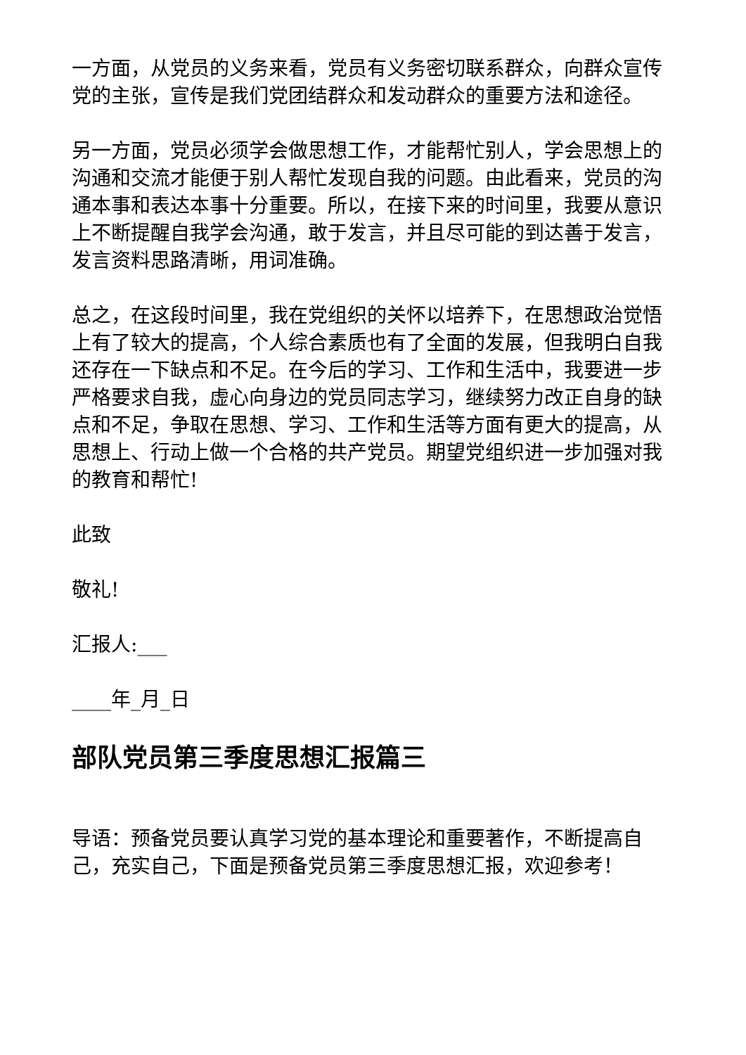一方面，从党员的义务来看，党员有义务密切联系群众，向群众宣传党的主张，宣传是我们党团结群众和发动群众的重要方法和途径。
另一方面，党员必须学会做思想工作，才能帮忙别人，学会思想上的沟通和交流才能便于别人帮忙发现自我的问题。由此看来，党员的沟通本事和表达本事十分重要。所以，在接下来的时间里，我要从意识上不断提醒自我学会沟通，敢于发言，并且尽可能的到达善于发言，发言资料思路清晰，用词准确。
总之，在这段时间里，我在党组织的关怀以培养下，在思想政治觉悟上有了较大的提高，个人综合素质也有了全面的发展，但我明白自我还存在一下缺点和不足。在今后的学习、工作和生活中，我要进一步严格要求自我，虚心向身边的党员同志学习，继续努力改正自身的缺点和不足，争取在思想、学习、工作和生活等方面有更大的提高，从思想上、行动上做一个合格的共产党员。期望党组织进一步加强对我的教育和帮忙!
此致
敬礼!
汇报人:___
____年_月_日
部队党员第三季度思想汇报篇三
导语：预备党员要认真学习党的基本理论和重要著作，不断提高自己，充实自己，下面是预备党员第三季度思想汇报，欢迎参考！